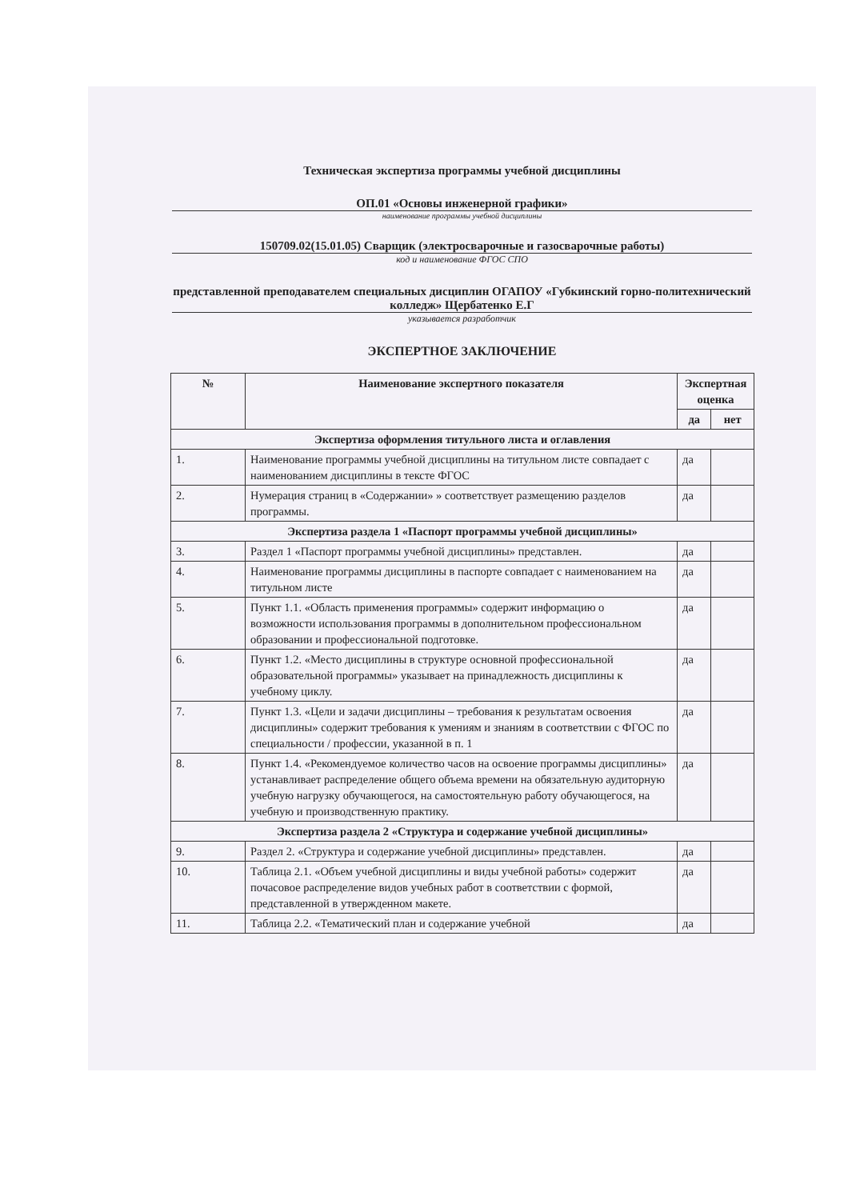Техническая экспертиза программы учебной дисциплины
ОП.01 «Основы инженерной графики»
наименование программы учебной дисциплины
150709.02(15.01.05) Сварщик (электросварочные и газосварочные работы)
код и наименование ФГОС СПО
представленной преподавателем специальных дисциплин ОГАПОУ «Губкинский горно-политехнический колледж» Щербатенко Е.Г
указывается разработчик
ЭКСПЕРТНОЕ ЗАКЛЮЧЕНИЕ
| № | Наименование экспертного показателя | Экспертная оценка | |
| --- | --- | --- | --- |
| | | да | нет |
| Экспертиза оформления титульного листа и оглавления | | | |
| 1. | Наименование программы учебной дисциплины на титульном листе совпадает с наименованием дисциплины в тексте ФГОС | да | |
| 2. | Нумерация страниц в «Содержании» » соответствует размещению разделов программы. | да | |
| Экспертиза раздела 1 «Паспорт программы учебной дисциплины» | | | |
| 3. | Раздел 1 «Паспорт программы учебной дисциплины» представлен. | да | |
| 4. | Наименование программы дисциплины в паспорте совпадает с наименованием на титульном листе | да | |
| 5. | Пункт 1.1. «Область применения программы» содержит информацию о возможности использования программы в дополнительном профессиональном образовании и профессиональной подготовке. | да | |
| 6. | Пункт 1.2. «Место дисциплины в структуре основной профессиональной образовательной программы» указывает на принадлежность дисциплины к учебному циклу. | да | |
| 7. | Пункт 1.3. «Цели и задачи дисциплины – требования к результатам освоения дисциплины» содержит требования к умениям и знаниям в соответствии с ФГОС по специальности / профессии, указанной в п. 1 | да | |
| 8. | Пункт 1.4. «Рекомендуемое количество часов на освоение программы дисциплины» устанавливает распределение общего объема времени на обязательную аудиторную учебную нагрузку обучающегося, на самостоятельную работу обучающегося, на учебную и производственную практику. | да | |
| Экспертиза раздела 2 «Структура и содержание учебной дисциплины» | | | |
| 9. | Раздел 2. «Структура и содержание учебной дисциплины» представлен. | да | |
| 10. | Таблица 2.1. «Объем учебной дисциплины и виды учебной работы» содержит почасовое распределение видов учебных работ в соответствии с формой, представленной в утвержденном макете. | да | |
| 11. | Таблица 2.2. «Тематический план и содержание учебной | да | |